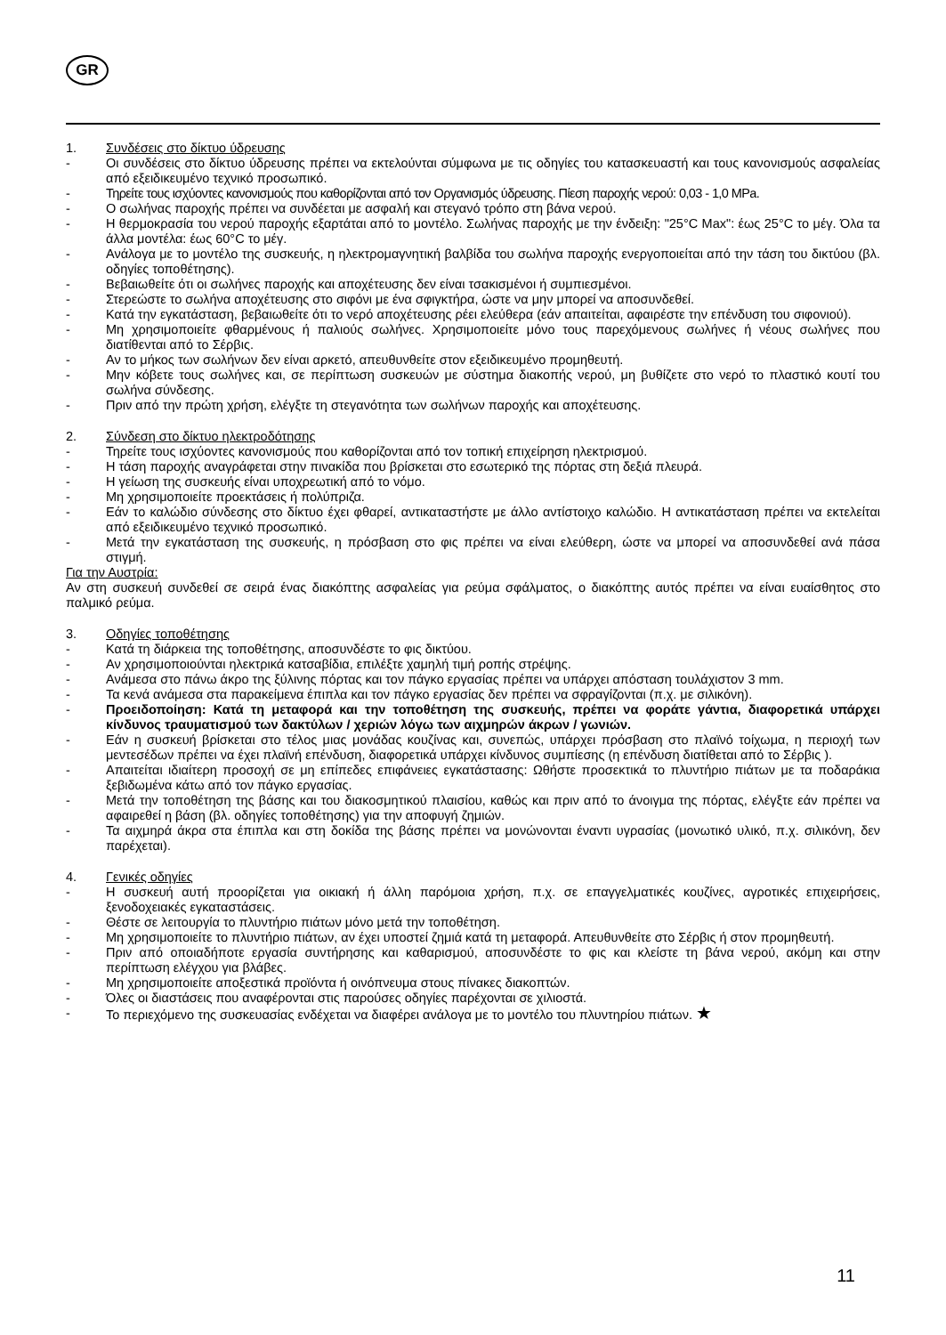GR
1. Συνδέσεις στο δίκτυο ύδρευσης
- Οι συνδέσεις στο δίκτυο ύδρευσης πρέπει να εκτελούνται σύμφωνα με τις οδηγίες του κατασκευαστή και τους κανονισμούς ασφαλείας από εξειδικευμένο τεχνικό προσωπικό.
- Τηρείτε τους ισχύοντες κανονισμούς που καθορίζονται από τον Οργανισμός ύδρευσης. Πίεση παροχής νερού: 0,03 - 1,0 MPa.
- Ο σωλήνας παροχής πρέπει να συνδέεται με ασφαλή και στεγανό τρόπο στη βάνα νερού.
- Η θερμοκρασία του νερού παροχής εξαρτάται από το μοντέλο. Σωλήνας παροχής με την ένδειξη: "25°C Max": έως 25°C το μέγ. Όλα τα άλλα μοντέλα: έως 60°C το μέγ.
- Ανάλογα με το μοντέλο της συσκευής, η ηλεκτρομαγνητική βαλβίδα του σωλήνα παροχής ενεργοποιείται από την τάση του δικτύου (βλ. οδηγίες τοποθέτησης).
- Βεβαιωθείτε ότι οι σωλήνες παροχής και αποχέτευσης δεν είναι τσακισμένοι ή συμπιεσμένοι.
- Στερεώστε το σωλήνα αποχέτευσης στο σιφόνι με ένα σφιγκτήρα, ώστε να μην μπορεί να αποσυνδεθεί.
- Κατά την εγκατάσταση, βεβαιωθείτε ότι το νερό αποχέτευσης ρέει ελεύθερα (εάν απαιτείται, αφαιρέστε την επένδυση του σιφονιού).
- Μη χρησιμοποιείτε φθαρμένους ή παλιούς σωλήνες. Χρησιμοποιείτε μόνο τους παρεχόμενους σωλήνες ή νέους σωλήνες που διατίθενται από το Σέρβις.
- Αν το μήκος των σωλήνων δεν είναι αρκετό, απευθυνθείτε στον εξειδικευμένο προμηθευτή.
- Μην κόβετε τους σωλήνες και, σε περίπτωση συσκευών με σύστημα διακοπής νερού, μη βυθίζετε στο νερό το πλαστικό κουτί του σωλήνα σύνδεσης.
- Πριν από την πρώτη χρήση, ελέγξτε τη στεγανότητα των σωλήνων παροχής και αποχέτευσης.
2. Σύνδεση στο δίκτυο ηλεκτροδότησης
- Τηρείτε τους ισχύοντες κανονισμούς που καθορίζονται από τον τοπική επιχείρηση ηλεκτρισμού.
- Η τάση παροχής αναγράφεται στην πινακίδα που βρίσκεται στο εσωτερικό της πόρτας στη δεξιά πλευρά.
- Η γείωση της συσκευής είναι υποχρεωτική από το νόμο.
- Μη χρησιμοποιείτε προεκτάσεις ή πολύπριζα.
- Εάν το καλώδιο σύνδεσης στο δίκτυο έχει φθαρεί, αντικαταστήστε με άλλο αντίστοιχο καλώδιο. Η αντικατάσταση πρέπει να εκτελείται από εξειδικευμένο τεχνικό προσωπικό.
- Μετά την εγκατάσταση της συσκευής, η πρόσβαση στο φις πρέπει να είναι ελεύθερη, ώστε να μπορεί να αποσυνδεθεί ανά πάσα στιγμή.
Για την Αυστρία:
Αν στη συσκευή συνδεθεί σε σειρά ένας διακόπτης ασφαλείας για ρεύμα σφάλματος, ο διακόπτης αυτός πρέπει να είναι ευαίσθητος στο παλμικό ρεύμα.
3. Οδηγίες τοποθέτησης
- Κατά τη διάρκεια της τοποθέτησης, αποσυνδέστε το φις δικτύου.
- Αν χρησιμοποιούνται ηλεκτρικά κατσαβίδια, επιλέξτε χαμηλή τιμή ροπής στρέψης.
- Ανάμεσα στο πάνω άκρο της ξύλινης πόρτας και τον πάγκο εργασίας πρέπει να υπάρχει απόσταση τουλάχιστον 3 mm.
- Τα κενά ανάμεσα στα παρακείμενα έπιπλα και τον πάγκο εργασίας δεν πρέπει να σφραγίζονται (π.χ. με σιλικόνη).
- Προειδοποίηση: Κατά τη μεταφορά και την τοποθέτηση της συσκευής, πρέπει να φοράτε γάντια, διαφορετικά υπάρχει κίνδυνος τραυματισμού των δακτύλων / χεριών λόγω των αιχμηρών άκρων / γωνιών.
- Εάν η συσκευή βρίσκεται στο τέλος μιας μονάδας κουζίνας και, συνεπώς, υπάρχει πρόσβαση στο πλαϊνό τοίχωμα, η περιοχή των μεντεσέδων πρέπει να έχει πλαϊνή επένδυση, διαφορετικά υπάρχει κίνδυνος συμπίεσης (η επένδυση διατίθεται από το Σέρβις ).
- Απαιτείται ιδιαίτερη προσοχή σε μη επίπεδες επιφάνειες εγκατάστασης: Ωθήστε προσεκτικά το πλυντήριο πιάτων με τα ποδαράκια ξεβιδωμένα κάτω από τον πάγκο εργασίας.
- Μετά την τοποθέτηση της βάσης και του διακοσμητικού πλαισίου, καθώς και πριν από το άνοιγμα της πόρτας, ελέγξτε εάν πρέπει να αφαιρεθεί η βάση (βλ. οδηγίες τοποθέτησης) για την αποφυγή ζημιών.
- Τα αιχμηρά άκρα στα έπιπλα και στη δοκίδα της βάσης πρέπει να μονώνονται έναντι υγρασίας (μονωτικό υλικό, π.χ. σιλικόνη, δεν παρέχεται).
4. Γενικές οδηγίες
- Η συσκευή αυτή προορίζεται για οικιακή ή άλλη παρόμοια χρήση, π.χ. σε επαγγελματικές κουζίνες, αγροτικές επιχειρήσεις, ξενοδοχειακές εγκαταστάσεις.
- Θέστε σε λειτουργία το πλυντήριο πιάτων μόνο μετά την τοποθέτηση.
- Μη χρησιμοποιείτε το πλυντήριο πιάτων, αν έχει υποστεί ζημιά κατά τη μεταφορά. Απευθυνθείτε στο Σέρβις ή στον προμηθευτή.
- Πριν από οποιαδήποτε εργασία συντήρησης και καθαρισμού, αποσυνδέστε το φις και κλείστε τη βάνα νερού, ακόμη και στην περίπτωση ελέγχου για βλάβες.
- Μη χρησιμοποιείτε αποξεστικά προϊόντα ή οινόπνευμα στους πίνακες διακοπτών.
- Όλες οι διαστάσεις που αναφέρονται στις παρούσες οδηγίες παρέχονται σε χιλιοστά.
- Το περιεχόμενο της συσκευασίας ενδέχεται να διαφέρει ανάλογα με το μοντέλο του πλυντηρίου πιάτων. ★
11